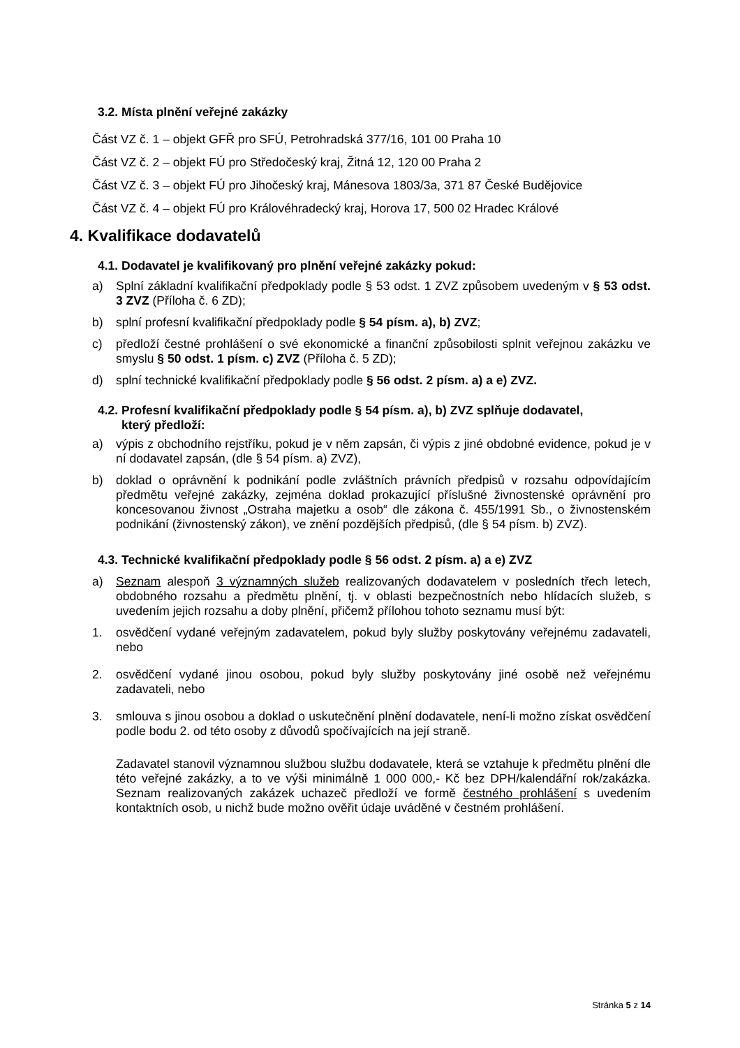3.2. Místa plnění veřejné zakázky
Část VZ č. 1 – objekt GFŘ pro SFÚ, Petrohradská 377/16, 101 00 Praha 10
Část VZ č. 2 – objekt FÚ pro Středočeský kraj, Žitná 12, 120 00 Praha 2
Část VZ č. 3 – objekt FÚ pro Jihočeský kraj, Mánesova 1803/3a, 371 87 České Budějovice
Část VZ č. 4 – objekt FÚ pro Královéhradecký kraj, Horova 17, 500 02 Hradec Králové
4. Kvalifikace dodavatelů
4.1. Dodavatel je kvalifikovaný pro plnění veřejné zakázky pokud:
a) Splní základní kvalifikační předpoklady podle § 53 odst. 1 ZVZ způsobem uvedeným v § 53 odst. 3 ZVZ (Příloha č. 6 ZD);
b) splní profesní kvalifikační předpoklady podle § 54 písm. a), b) ZVZ;
c) předloží čestné prohlášení o své ekonomické a finanční způsobilosti splnit veřejnou zakázku ve smyslu § 50 odst. 1 písm. c) ZVZ (Příloha č. 5 ZD);
d) splní technické kvalifikační předpoklady podle § 56 odst. 2 písm. a) a e) ZVZ.
4.2. Profesní kvalifikační předpoklady podle § 54 písm. a), b) ZVZ splňuje dodavatel,
který předloží:
a) výpis z obchodního rejstříku, pokud je v něm zapsán, či výpis z jiné obdobné evidence, pokud je v ní dodavatel zapsán, (dle § 54 písm. a) ZVZ),
b) doklad o oprávnění k podnikání podle zvláštních právních předpisů v rozsahu odpovídajícím předmětu veřejné zakázky, zejména doklad prokazující příslušné živnostenské oprávnění pro koncesovanou živnost „Ostraha majetku a osob“ dle zákona č. 455/1991 Sb., o živnostenském podnikání (živnostenský zákon), ve znění pozdějších předpisů, (dle § 54 písm. b) ZVZ).
4.3. Technické kvalifikační předpoklady podle § 56 odst. 2 písm. a) a e) ZVZ
a) Seznam alespoň 3 významných služeb realizovaných dodavatelem v posledních třech letech, obdobného rozsahu a předmětu plnění, tj. v oblasti bezpečnostních nebo hlídacích služeb, s uvedením jejich rozsahu a doby plnění, přičemž přílohou tohoto seznamu musí být:
1. osvědčení vydané veřejným zadavatelem, pokud byly služby poskytovány veřejnému zadavateli, nebo
2. osvědčení vydané jinou osobou, pokud byly služby poskytovány jiné osobě než veřejnému zadavateli, nebo
3. smlouva s jinou osobou a doklad o uskutečnění plnění dodavatele, není-li možno získat osvědčení podle bodu 2. od této osoby z důvodů spočívajících na její straně.
Zadavatel stanovil významnou službou službu dodavatele, která se vztahuje k předmětu plnění dle této veřejné zakázky, a to ve výši minimálně 1 000 000,- Kč bez DPH/kalendářní rok/zakázka. Seznam realizovaných zakázek uchazeč předloží ve formě čestného prohlášení s uvedením kontaktních osob, u nichž bude možno ověřit údaje uváděné v čestném prohlášení.
Stránka 5 z 14